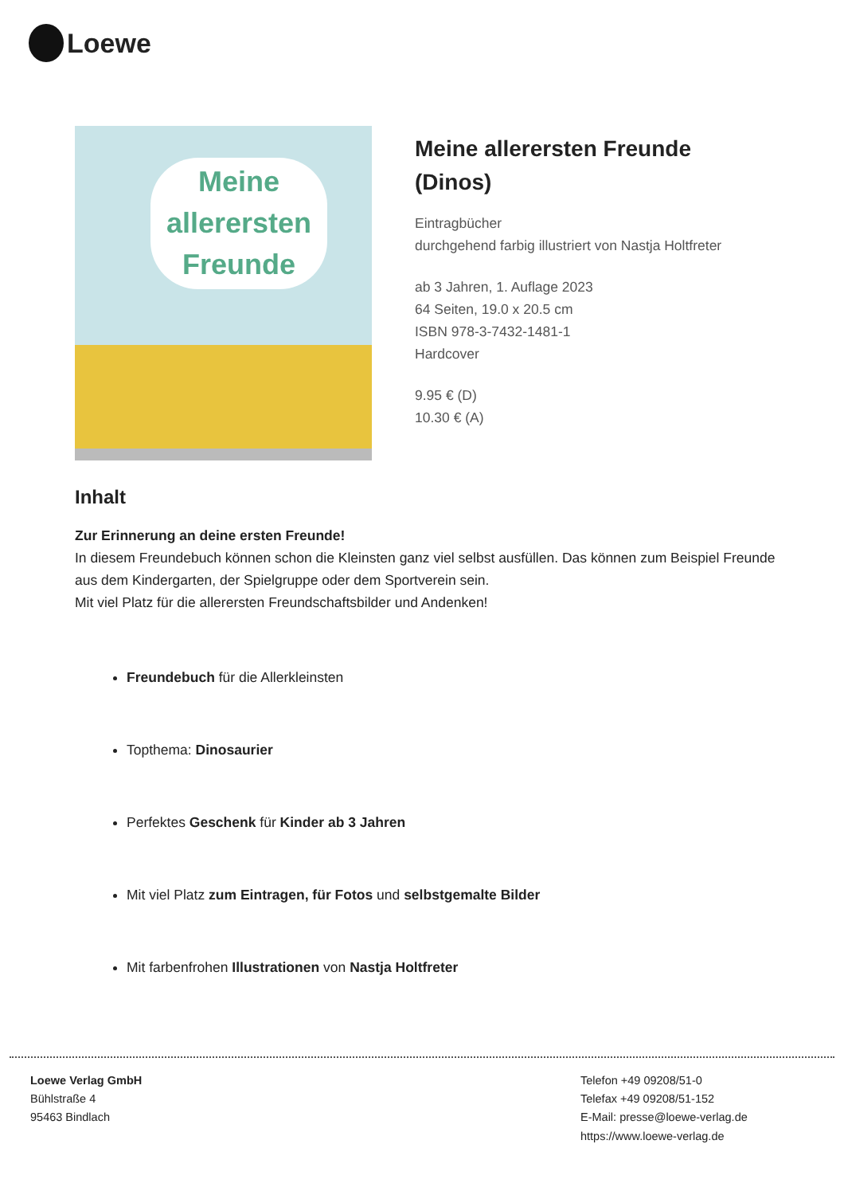Loewe
Meine
allerersten
Freunde
Meine allerersten Freunde
(Dinos)
Eintragbücher
durchgehend farbig illustriert von Nastja Holtfreter
ab 3 Jahren, 1. Auflage 2023
64 Seiten, 19.0 x 20.5 cm
ISBN 978-3-7432-1481-1
Hardcover
9.95 € (D)
10.30 € (A)
Inhalt
Zur Erinnerung an deine ersten Freunde!
In diesem Freundebuch können schon die Kleinsten ganz viel selbst ausfüllen. Das können zum Beispiel Freunde aus dem Kindergarten, der Spielgruppe oder dem Sportverein sein.
Mit viel Platz für die allerersten Freundschaftsbilder und Andenken!
Freundebuch für die Allerkleinsten
Topthema: Dinosaurier
Perfektes Geschenk für Kinder ab 3 Jahren
Mit viel Platz zum Eintragen, für Fotos und selbstgemalte Bilder
Mit farbenfrohen Illustrationen von Nastja Holtfreter
Loewe Verlag GmbH
Bühlstraße 4
95463 Bindlach
Telefon +49 09208/51-0
Telefax +49 09208/51-152
E-Mail: presse@loewe-verlag.de
https://www.loewe-verlag.de